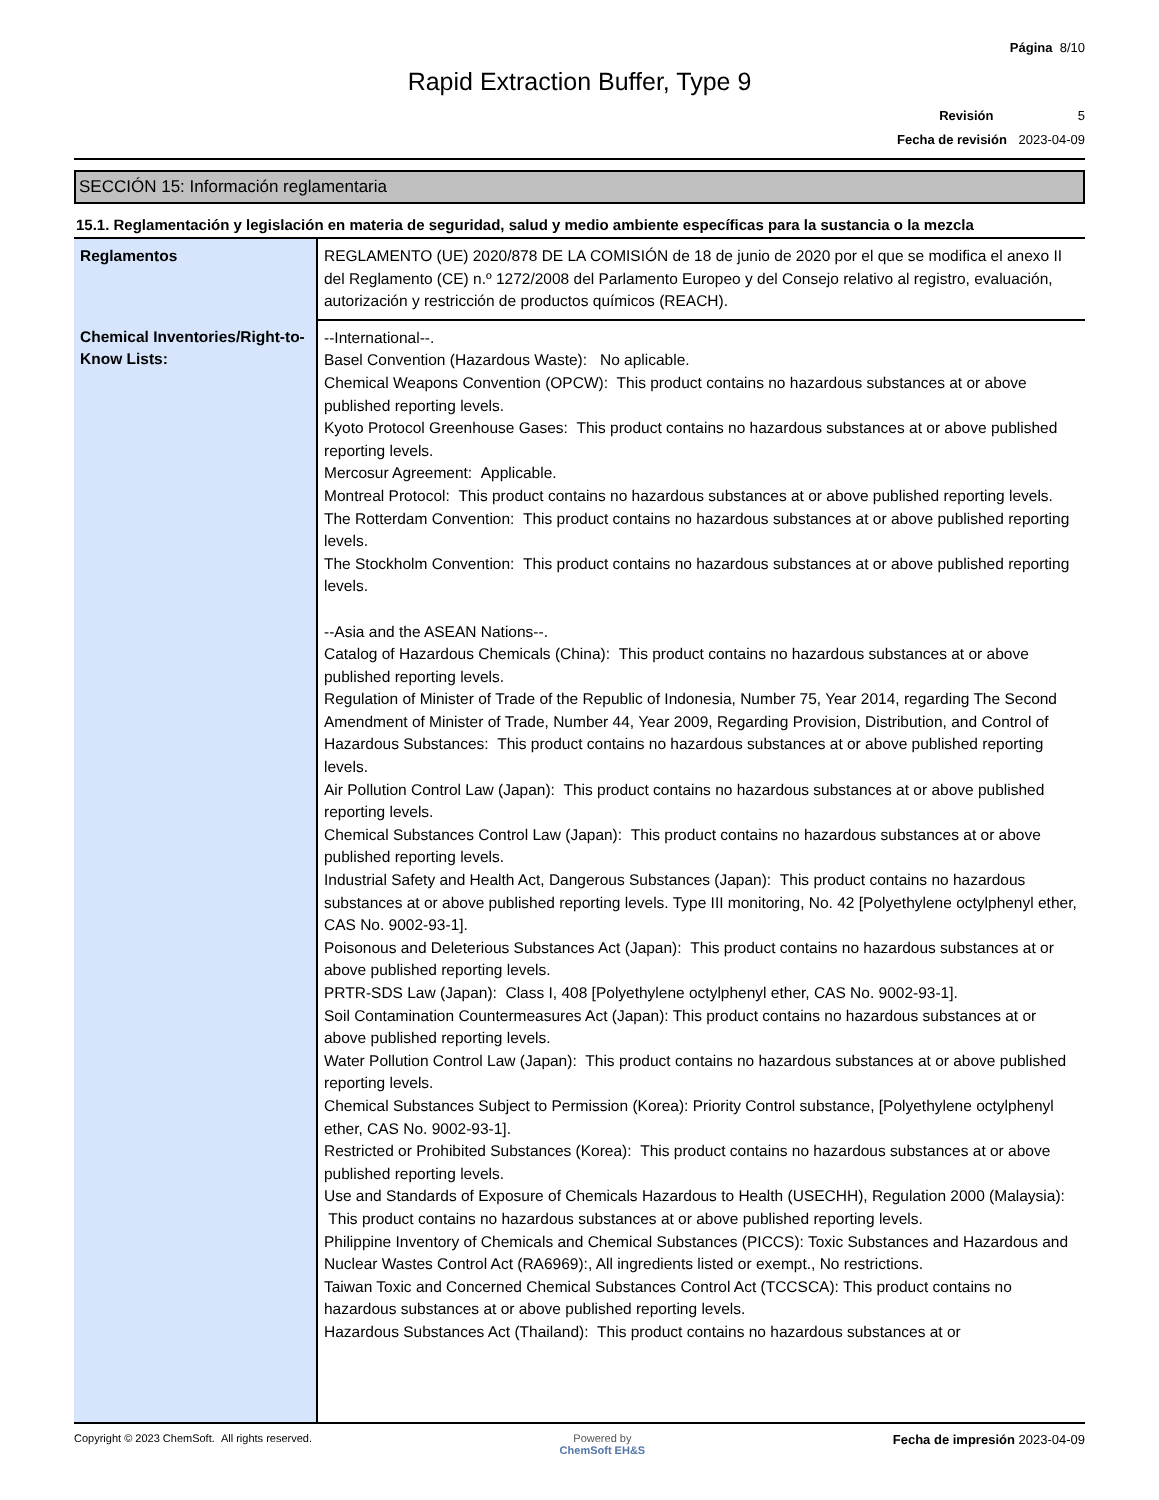Página 8/10
Rapid Extraction Buffer, Type 9
Revisión 5
Fecha de revisión 2023-04-09
SECCIÓN 15: Información reglamentaria
15.1. Reglamentación y legislación en materia de seguridad, salud y medio ambiente específicas para la sustancia o la mezcla
| Reglamentos | REGLAMENTO (UE) 2020/878 DE LA COMISIÓN de 18 de junio de 2020 por el que se modifica el anexo II del Reglamento (CE) n.º 1272/2008 del Parlamento Europeo y del Consejo relativo al registro, evaluación, autorización y restricción de productos químicos (REACH). |
| Chemical Inventories/Right-to-Know Lists: | --International--. Basel Convention (Hazardous Waste): No aplicable. Chemical Weapons Convention (OPCW): This product contains no hazardous substances at or above published reporting levels. Kyoto Protocol Greenhouse Gases: This product contains no hazardous substances at or above published reporting levels. Mercosur Agreement: Applicable. Montreal Protocol: This product contains no hazardous substances at or above published reporting levels. The Rotterdam Convention: This product contains no hazardous substances at or above published reporting levels. The Stockholm Convention: This product contains no hazardous substances at or above published reporting levels. --Asia and the ASEAN Nations--. Catalog of Hazardous Chemicals (China): This product contains no hazardous substances at or above published reporting levels. Regulation of Minister of Trade of the Republic of Indonesia, Number 75, Year 2014, regarding The Second Amendment of Minister of Trade, Number 44, Year 2009, Regarding Provision, Distribution, and Control of Hazardous Substances: This product contains no hazardous substances at or above published reporting levels. Air Pollution Control Law (Japan): This product contains no hazardous substances at or above published reporting levels. Chemical Substances Control Law (Japan): This product contains no hazardous substances at or above published reporting levels. Industrial Safety and Health Act, Dangerous Substances (Japan): This product contains no hazardous substances at or above published reporting levels. Type III monitoring, No. 42 [Polyethylene octylphenyl ether, CAS No. 9002-93-1]. Poisonous and Deleterious Substances Act (Japan): This product contains no hazardous substances at or above published reporting levels. PRTR-SDS Law (Japan): Class I, 408 [Polyethylene octylphenyl ether, CAS No. 9002-93-1]. Soil Contamination Countermeasures Act (Japan): This product contains no hazardous substances at or above published reporting levels. Water Pollution Control Law (Japan): This product contains no hazardous substances at or above published reporting levels. Chemical Substances Subject to Permission (Korea): Priority Control substance, [Polyethylene octylphenyl ether, CAS No. 9002-93-1]. Restricted or Prohibited Substances (Korea): This product contains no hazardous substances at or above published reporting levels. Use and Standards of Exposure of Chemicals Hazardous to Health (USECHH), Regulation 2000 (Malaysia): This product contains no hazardous substances at or above published reporting levels. Philippine Inventory of Chemicals and Chemical Substances (PICCS): Toxic Substances and Hazardous and Nuclear Wastes Control Act (RA6969):, All ingredients listed or exempt., No restrictions. Taiwan Toxic and Concerned Chemical Substances Control Act (TCCSCA): This product contains no hazardous substances at or above published reporting levels. Hazardous Substances Act (Thailand): This product contains no hazardous substances at or |
Copyright © 2023 ChemSoft. All rights reserved. Powered by
ChemSoft EH&S Fecha de impresión 2023-04-09